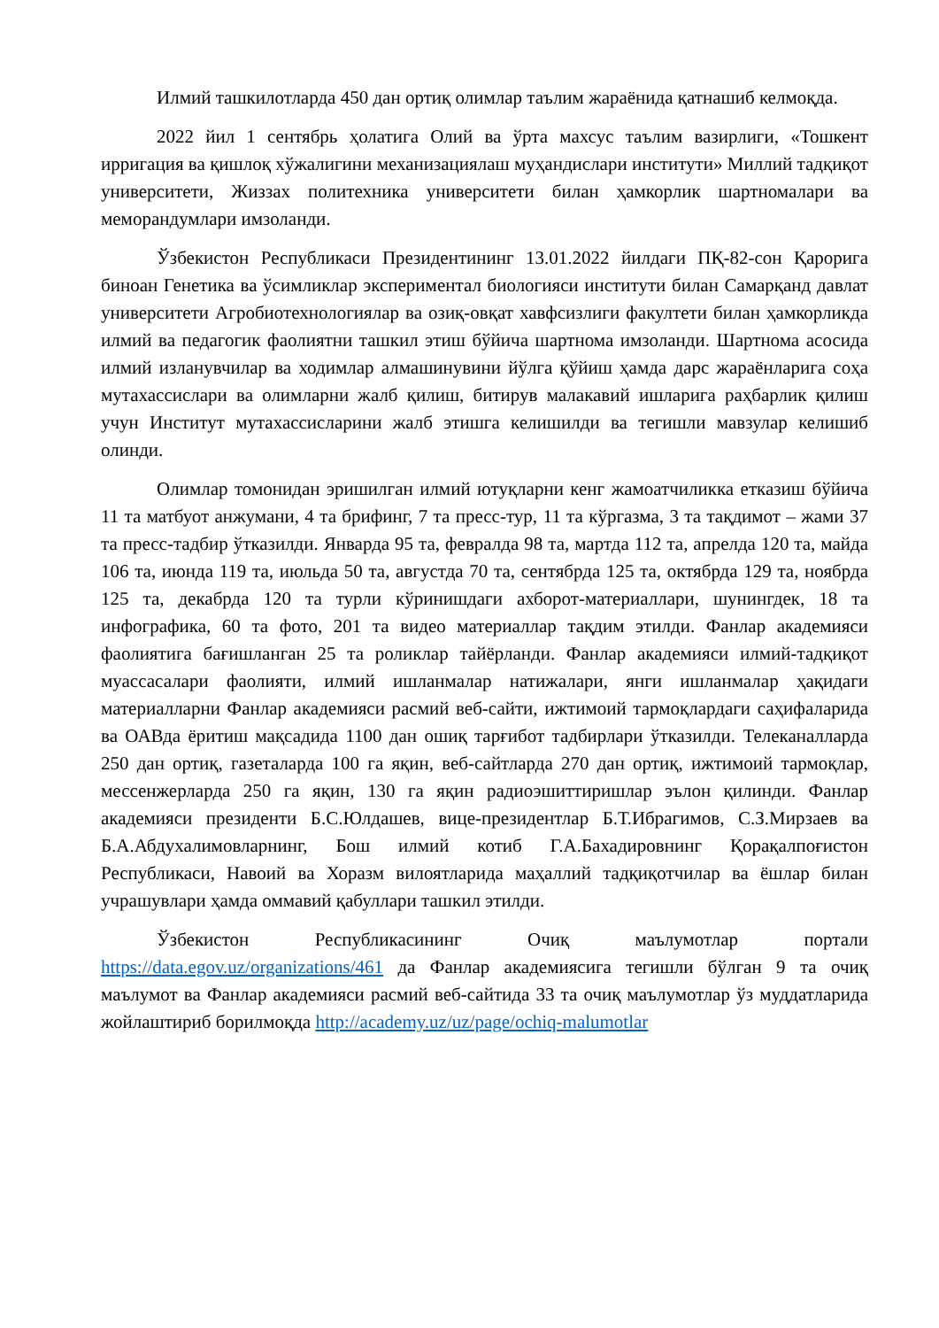Илмий ташкилотларда 450 дан ортиқ олимлар таълим жараёнида қатнашиб келмоқда.
2022 йил 1 сентябрь ҳолатига Олий ва ўрта махсус таълим вазирлиги, «Тошкент ирригация ва қишлоқ хўжалигини механизациялаш муҳандислари институти» Миллий тадқиқот университети, Жиззах политехника университети билан ҳамкорлик шартномалари ва меморандумлари имзоланди.
Ўзбекистон Республикаси Президентининг 13.01.2022 йилдаги ПҚ-82-сон Қарорига биноан Генетика ва ўсимликлар экспериментал биологияси институти билан Самарқанд давлат университети Агробиотехнологиялар ва озиқ-овқат хавфсизлиги факултети билан ҳамкорликда илмий ва педагогик фаолиятни ташкил этиш бўйича шартнома имзоланди. Шартнома асосида илмий изланувчилар ва ходимлар алмашинувини йўлга қўйиш ҳамда дарс жараёнларига соҳа мутахассислари ва олимларни жалб қилиш, битирув малакавий ишларига раҳбарлик қилиш учун Институт мутахассисларини жалб этишга келишилди ва тегишли мавзулар келишиб олинди.
Олимлар томонидан эришилган илмий ютуқларни кенг жамоатчиликка етказиш бўйича 11 та матбуот анжумани, 4 та брифинг, 7 та пресс-тур, 11 та кўргазма, 3 та тақдимот – жами 37 та пресс-тадбир ўтказилди. Январда 95 та, февралда 98 та, мартда 112 та, апрелда 120 та, майда 106 та, июнда 119 та, июльда 50 та, августда 70 та, сентябрда 125 та, октябрда 129 та, ноябрда 125 та, декабрда 120 та турли кўринишдаги ахборот-материаллари, шунингдек, 18 та инфографика, 60 та фото, 201 та видео материаллар тақдим этилди. Фанлар академияси фаолиятига бағишланган 25 та роликлар тайёрланди. Фанлар академияси илмий-тадқиқот муассасалари фаолияти, илмий ишланмалар натижалари, янги ишланмалар ҳақидаги материалларни Фанлар академияси расмий веб-сайти, ижтимоий тармоқлардаги саҳифаларида ва ОАВда ёритиш мақсадида 1100 дан ошиқ тарғибот тадбирлари ўтказилди. Телеканалларда 250 дан ортиқ, газеталарда 100 га яқин, веб-сайтларда 270 дан ортиқ, ижтимоий тармоқлар, мессенжерларда 250 га яқин, 130 га яқин радиоэшиттиришлар эълон қилинди. Фанлар академияси президенти Б.С.Юлдашев, вице-президентлар Б.Т.Ибрагимов, С.З.Мирзаев ва Б.А.Абдухалимовларнинг, Бош илмий котиб Г.А.Бахадировнинг Қорақалпоғистон Республикаси, Навоий ва Хоразм вилоятларида маҳаллий тадқиқотчилар ва ёшлар билан учрашувлари ҳамда оммавий қабуллари ташкил этилди.
Ўзбекистон Республикасининг Очиқ маълумотлар портали https://data.egov.uz/organizations/461 да Фанлар академиясига тегишли бўлган 9 та очиқ маълумот ва Фанлар академияси расмий веб-сайтида 33 та очиқ маълумотлар ўз муддатларида жойлаштириб борилмоқда http://academy.uz/uz/page/ochiq-malumotlar